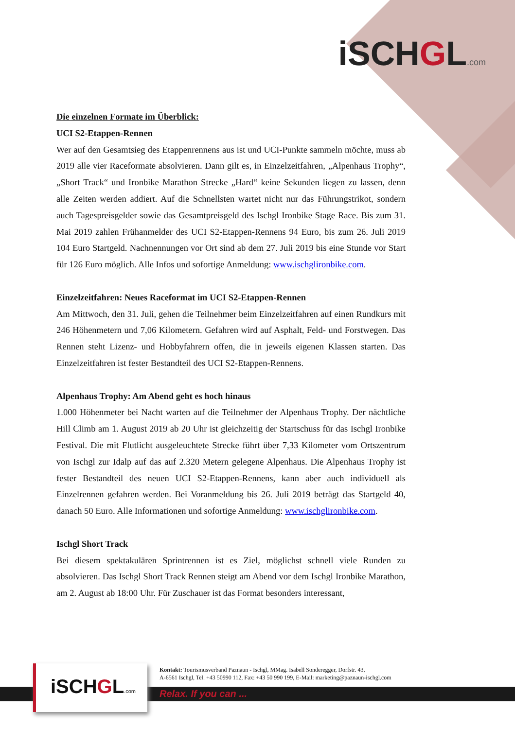iSCHGL.com
Die einzelnen Formate im Überblick:
UCI S2-Etappen-Rennen
Wer auf den Gesamtsieg des Etappenrennens aus ist und UCI-Punkte sammeln möchte, muss ab 2019 alle vier Raceformate absolvieren. Dann gilt es, in Einzelzeitfahren, „Alpenhaus Trophy“, „Short Track“ und Ironbike Marathon Strecke „Hard“ keine Sekunden liegen zu lassen, denn alle Zeiten werden addiert. Auf die Schnellsten wartet nicht nur das Führungstrikot, sondern auch Tagespreisgelder sowie das Gesamtpreisgeld des Ischgl Ironbike Stage Race. Bis zum 31. Mai 2019 zahlen Frühanmelder des UCI S2-Etappen-Rennens 94 Euro, bis zum 26. Juli 2019 104 Euro Startgeld. Nachnennungen vor Ort sind ab dem 27. Juli 2019 bis eine Stunde vor Start für 126 Euro möglich. Alle Infos und sofortige Anmeldung: www.ischglironbike.com.
Einzelzeitfahren: Neues Raceformat im UCI S2-Etappen-Rennen
Am Mittwoch, den 31. Juli, gehen die Teilnehmer beim Einzelzeitfahren auf einen Rundkurs mit 246 Höhenmetern und 7,06 Kilometern. Gefahren wird auf Asphalt, Feld- und Forstwegen. Das Rennen steht Lizenz- und Hobbyfahrern offen, die in jeweils eigenen Klassen starten. Das Einzelzeitfahren ist fester Bestandteil des UCI S2-Etappen-Rennens.
Alpenhaus Trophy: Am Abend geht es hoch hinaus
1.000 Höhenmeter bei Nacht warten auf die Teilnehmer der Alpenhaus Trophy. Der nächtliche Hill Climb am 1. August 2019 ab 20 Uhr ist gleichzeitig der Startschuss für das Ischgl Ironbike Festival. Die mit Flutlicht ausgeleuchtete Strecke führt über 7,33 Kilometer vom Ortszentrum von Ischgl zur Idalp auf das auf 2.320 Metern gelegene Alpenhaus. Die Alpenhaus Trophy ist fester Bestandteil des neuen UCI S2-Etappen-Rennens, kann aber auch individuell als Einzelrennen gefahren werden. Bei Voranmeldung bis 26. Juli 2019 beträgt das Startgeld 40, danach 50 Euro. Alle Informationen und sofortige Anmeldung: www.ischglironbike.com.
Ischgl Short Track
Bei diesem spektakulären Sprintrennen ist es Ziel, möglichst schnell viele Runden zu absolvieren. Das Ischgl Short Track Rennen steigt am Abend vor dem Ischgl Ironbike Marathon, am 2. August ab 18:00 Uhr. Für Zuschauer ist das Format besonders interessant,
iSCHGL.com
Kontakt: Tourismusverband Paznaun - Ischgl, MMag. Isabell Sonderegger, Dorfstr. 43,
A-6561 Ischgl, Tel. +43 50990 112, Fax: +43 50 990 199, E-Mail: marketing@paznaun-ischgl.com
Relax. If you can ...